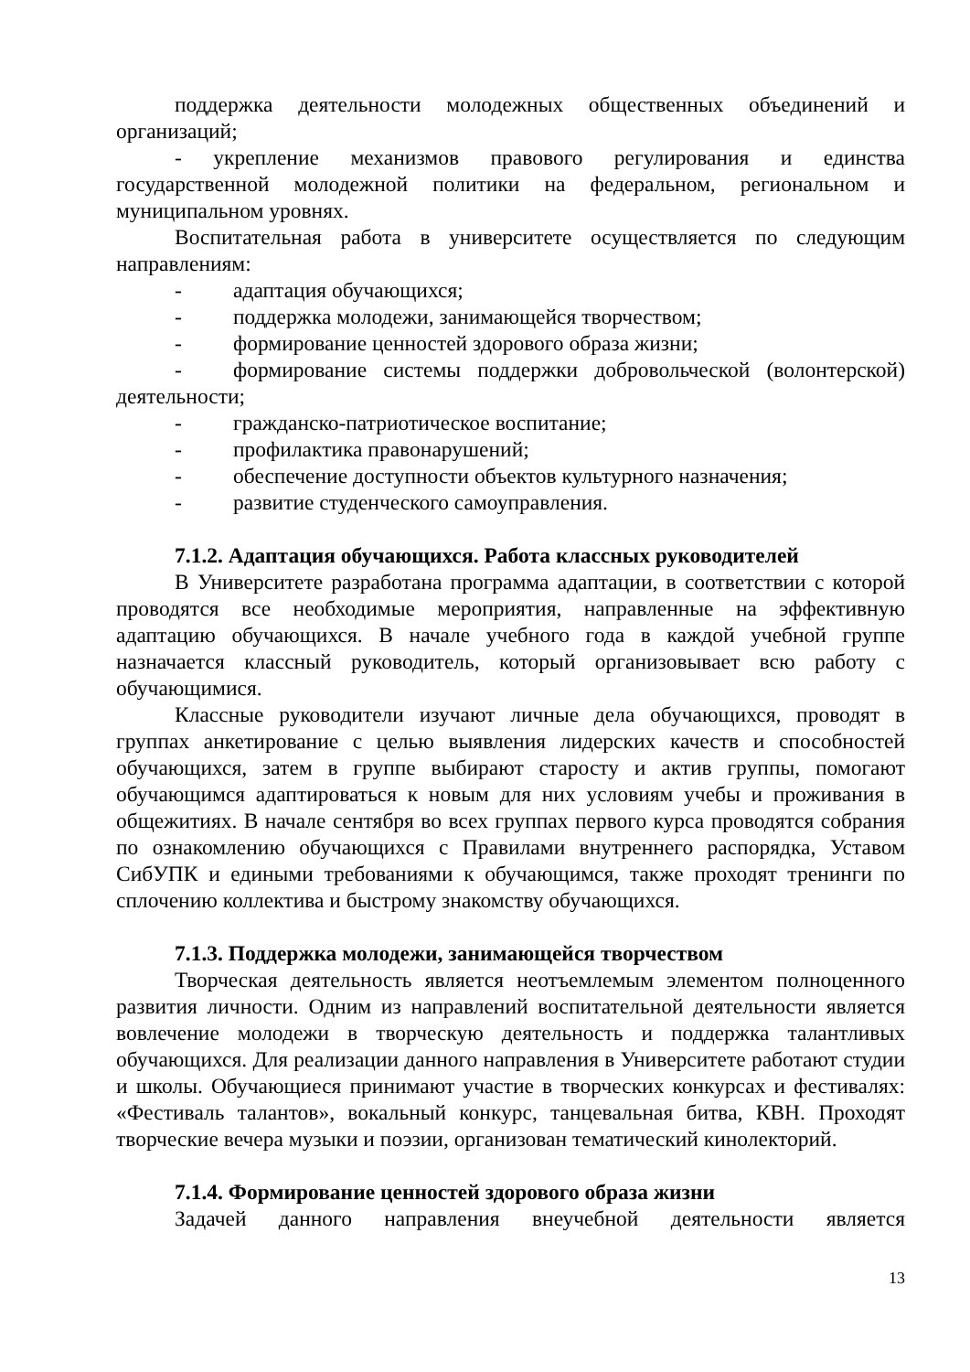поддержка деятельности молодежных общественных объединений и организаций;
- укрепление механизмов правового регулирования и единства государственной молодежной политики на федеральном, региональном и муниципальном уровнях.
Воспитательная работа в университете осуществляется по следующим направлениям:
- адаптация обучающихся;
- поддержка молодежи, занимающейся творчеством;
- формирование ценностей здорового образа жизни;
- формирование системы поддержки добровольческой (волонтерской) деятельности;
- гражданско-патриотическое воспитание;
- профилактика правонарушений;
- обеспечение доступности объектов культурного назначения;
- развитие студенческого самоуправления.
7.1.2. Адаптация обучающихся. Работа классных руководителей
В Университете разработана программа адаптации, в соответствии с которой проводятся все необходимые мероприятия, направленные на эффективную адаптацию обучающихся. В начале учебного года в каждой учебной группе назначается классный руководитель, который организовывает всю работу с обучающимися.
Классные руководители изучают личные дела обучающихся, проводят в группах анкетирование с целью выявления лидерских качеств и способностей обучающихся, затем в группе выбирают старосту и актив группы, помогают обучающимся адаптироваться к новым для них условиям учебы и проживания в общежитиях. В начале сентября во всех группах первого курса проводятся собрания по ознакомлению обучающихся с Правилами внутреннего распорядка, Уставом СибУПК и едиными требованиями к обучающимся, также проходят тренинги по сплочению коллектива и быстрому знакомству обучающихся.
7.1.3. Поддержка молодежи, занимающейся творчеством
Творческая деятельность является неотъемлемым элементом полноценного развития личности. Одним из направлений воспитательной деятельности является вовлечение молодежи в творческую деятельность и поддержка талантливых обучающихся. Для реализации данного направления в Университете работают студии и школы. Обучающиеся принимают участие в творческих конкурсах и фестивалях: «Фестиваль талантов», вокальный конкурс, танцевальная битва, КВН. Проходят творческие вечера музыки и поэзии, организован тематический кинолекторий.
7.1.4. Формирование ценностей здорового образа жизни
Задачей данного направления внеучебной деятельности является
13